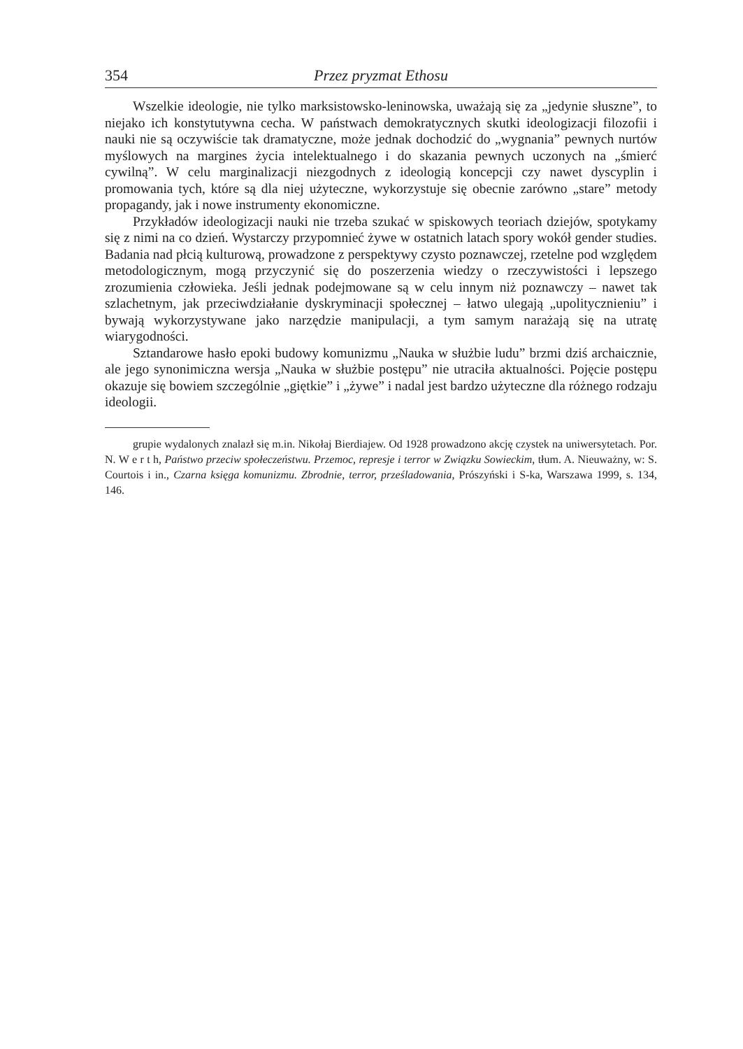354 Przez pryzmat Ethosu
Wszelkie ideologie, nie tylko marksistowsko-leninowska, uważają się za „jedynie słuszne”, to niejako ich konstytutywna cecha. W państwach demokratycznych skutki ideologizacji filozofii i nauki nie są oczywiście tak dramatyczne, może jednak dochodzić do „wygnania” pewnych nurtów myślowych na margines życia intelektualnego i do skazania pewnych uczonych na „śmierć cywilną”. W celu marginalizacji niezgodnych z ideologią koncepcji czy nawet dyscyplin i promowania tych, które są dla niej użyteczne, wykorzystuje się obecnie zarówno „stare” metody propagandy, jak i nowe instrumenty ekonomiczne.
Przykładów ideologizacji nauki nie trzeba szukać w spiskowych teoriach dziejów, spotykamy się z nimi na co dzień. Wystarczy przypomnieć żywe w ostatnich latach spory wokół gender studies. Badania nad płcią kulturową, prowadzone z perspektywy czysto poznawczej, rzetelne pod względem metodologicznym, mogą przyczynić się do poszerzenia wiedzy o rzeczywistości i lepszego zrozumienia człowieka. Jeśli jednak podejmowane są w celu innym niż poznawczy – nawet tak szlachetnym, jak przeciwdziałanie dyskryminacji społecznej – łatwo ulegają „upolitycznieniu” i bywają wykorzystywane jako narzędzie manipulacji, a tym samym narażają się na utratę wiarygodności.
Sztandarowe hasło epoki budowy komunizmu „Nauka w służbie ludu” brzmi dziś archaicznie, ale jego synonimiczna wersja „Nauka w służbie postępu” nie utraciła aktualności. Pojęcie postępu okazuje się bowiem szczególnie „giętkie” i „żywe” i nadal jest bardzo użyteczne dla różnego rodzaju ideologii.
grupie wydalonych znalazł się m.in. Nikołaj Bierdiajew. Od 1928 prowadzono akcję czystek na uniwersytetach. Por. N. W e r t h, Państwo przeciw społeczeństwu. Przemoc, represje i terror w Związku Sowieckim, tłum. A. Nieuważny, w: S. Courtois i in., Czarna księga komunizmu. Zbrodnie, terror, prześladowania, Prószyński i S-ka, Warszawa 1999, s. 134, 146.